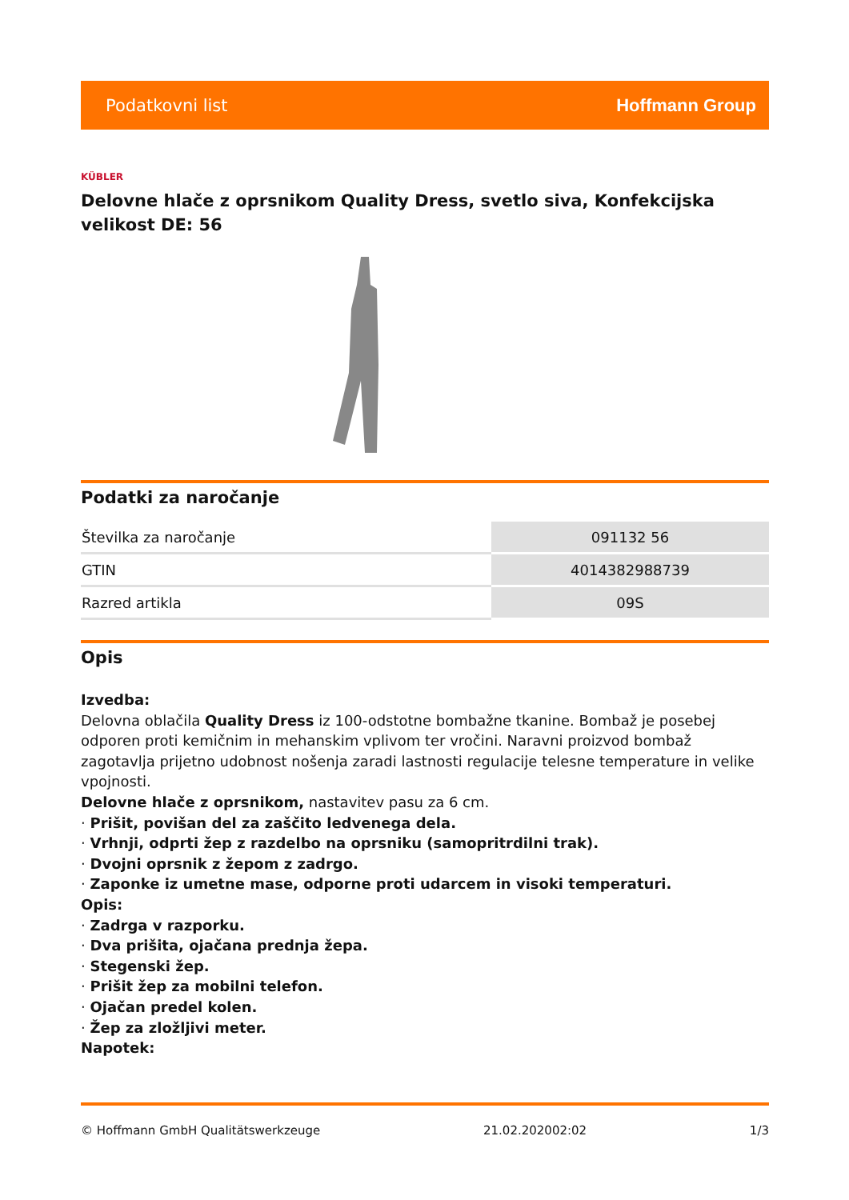Podatkovni list Hoffmann Group
KÜBLER
Delovne hlače z oprsnikom Quality Dress, svetlo siva, Konfekcijska velikost DE: 56
Podatki za naročanje
| Številka za naročanje | 091132 56 |
| GTIN | 4014382988739 |
| Razred artikla | 09S |
Opis
Izvedba:
Delovna oblačila Quality Dress iz 100-odstotne bombažne tkanine. Bombaž je posebej odporen proti kemičnim in mehanskim vplivom ter vročini. Naravni proizvod bombaž zagotavlja prijetno udobnost nošenja zaradi lastnosti regulacije telesne temperature in velike vpojnosti.
Delovne hlače z oprsnikom, nastavitev pasu za 6 cm.
· Prišit, povišan del za zaščito ledvenega dela.
· Vrhnji, odprti žep z razdelbo na oprsniku (samopritrdilni trak).
· Dvojni oprsnik z žepom z zadrgo.
· Zaponke iz umetne mase, odporne proti udarcem in visoki temperaturi.
Opis:
· Zadrga v razporku.
· Dva prišita, ojačana prednja žepa.
· Stegenski žep.
· Prišit žep za mobilni telefon.
· Ojačan predel kolen.
· Žep za zložljivi meter.
Napotek:
© Hoffmann GmbH Qualitätswerkzeuge 21.02.202002:02 1/3